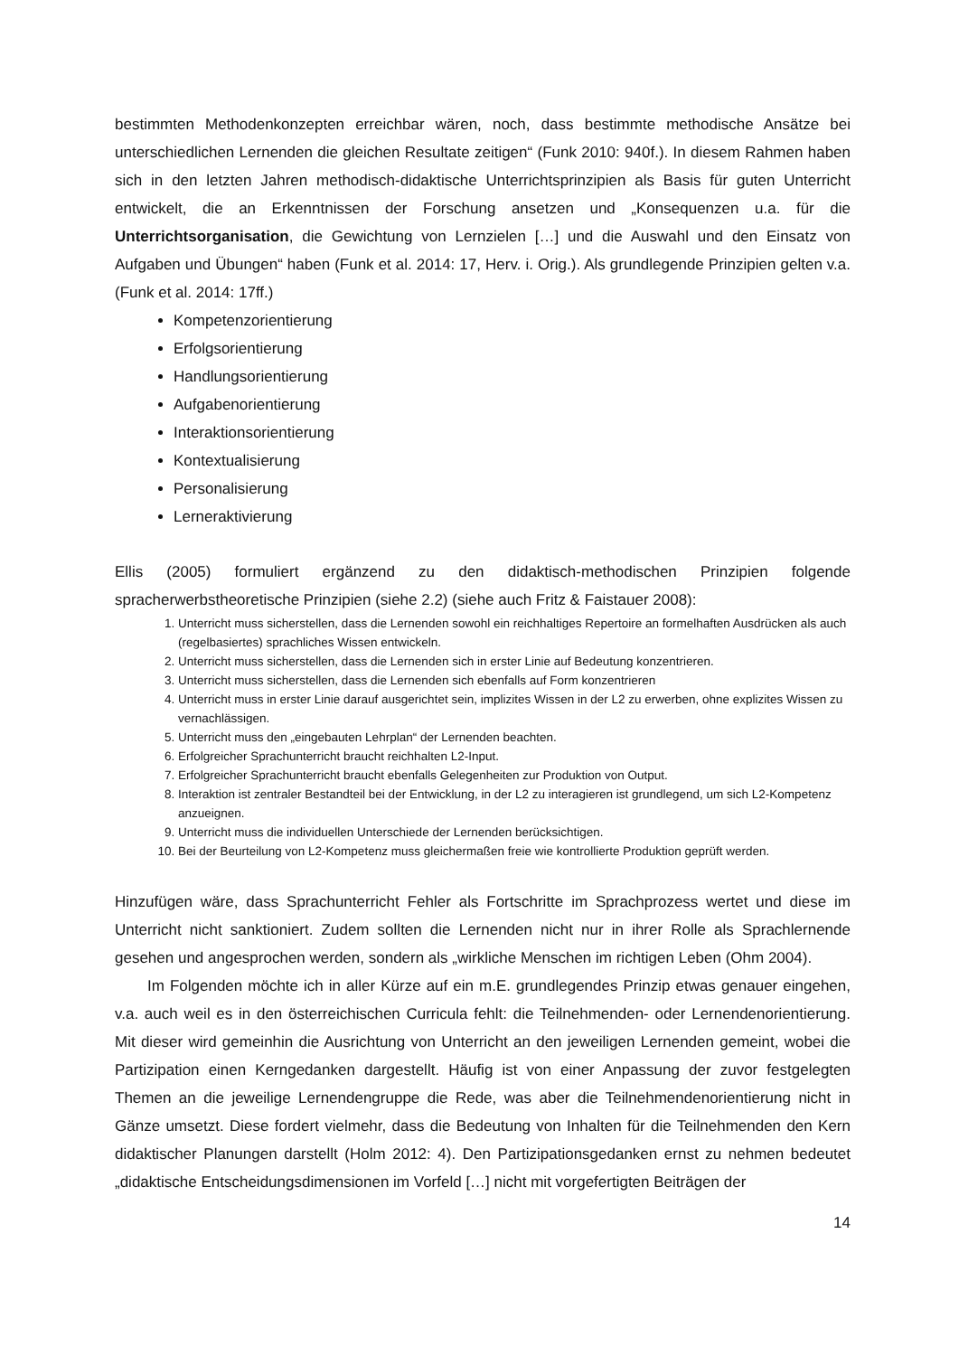bestimmten Methodenkonzepten erreichbar wären, noch, dass bestimmte methodische Ansätze bei unterschiedlichen Lernenden die gleichen Resultate zeitigen“ (Funk 2010: 940f.). In diesem Rahmen haben sich in den letzten Jahren methodisch-didaktische Unterrichtsprinzipien als Basis für guten Unterricht entwickelt, die an Erkenntnissen der Forschung ansetzen und „Konsequenzen u.a. für die Unterrichtsorganisation, die Gewichtung von Lernzielen […] und die Auswahl und den Einsatz von Aufgaben und Übungen“ haben (Funk et al. 2014: 17, Herv. i. Orig.). Als grundlegende Prinzipien gelten v.a. (Funk et al. 2014: 17ff.)
Kompetenzorientierung
Erfolgsorientierung
Handlungsorientierung
Aufgabenorientierung
Interaktionsorientierung
Kontextualisierung
Personalisierung
Lerneraktivierung
Ellis (2005) formuliert ergänzend zu den didaktisch-methodischen Prinzipien folgende spracherwerbstheoretische Prinzipien (siehe 2.2) (siehe auch Fritz & Faistauer 2008):
1. Unterricht muss sicherstellen, dass die Lernenden sowohl ein reichhaltiges Repertoire an formelhaften Ausdrücken als auch (regelbasiertes) sprachliches Wissen entwickeln.
2. Unterricht muss sicherstellen, dass die Lernenden sich in erster Linie auf Bedeutung konzentrieren.
3. Unterricht muss sicherstellen, dass die Lernenden sich ebenfalls auf Form konzentrieren
4. Unterricht muss in erster Linie darauf ausgerichtet sein, implizites Wissen in der L2 zu erwerben, ohne explizites Wissen zu vernachlässigen.
5. Unterricht muss den „eingebauten Lehrplan“ der Lernenden beachten.
6. Erfolgreicher Sprachunterricht braucht reichhalten L2-Input.
7. Erfolgreicher Sprachunterricht braucht ebenfalls Gelegenheiten zur Produktion von Output.
8. Interaktion ist zentraler Bestandteil bei der Entwicklung, in der L2 zu interagieren ist grundlegend, um sich L2-Kompetenz anzueignen.
9. Unterricht muss die individuellen Unterschiede der Lernenden berücksichtigen.
10. Bei der Beurteilung von L2-Kompetenz muss gleichermaßen freie wie kontrollierte Produktion geprüft werden.
Hinzufügen wäre, dass Sprachunterricht Fehler als Fortschritte im Sprachprozess wertet und diese im Unterricht nicht sanktioniert. Zudem sollten die Lernenden nicht nur in ihrer Rolle als Sprachlernende gesehen und angesprochen werden, sondern als „wirkliche Menschen im richtigen Leben (Ohm 2004).
Im Folgenden möchte ich in aller Kürze auf ein m.E. grundlegendes Prinzip etwas genauer eingehen, v.a. auch weil es in den österreichischen Curricula fehlt: die Teilnehmenden- oder Lernendenorientierung. Mit dieser wird gemeinhin die Ausrichtung von Unterricht an den jeweiligen Lernenden gemeint, wobei die Partizipation einen Kerngedanken dargestellt. Häufig ist von einer Anpassung der zuvor festgelegten Themen an die jeweilige Lernendengruppe die Rede, was aber die Teilnehmendenorientierung nicht in Gänze umsetzt. Diese fordert vielmehr, dass die Bedeutung von Inhalten für die Teilnehmenden den Kern didaktischer Planungen darstellt (Holm 2012: 4). Den Partizipationsgedanken ernst zu nehmen bedeutet „didaktische Entscheidungsdimensionen im Vorfeld […] nicht mit vorgefertigten Beiträgen der
14